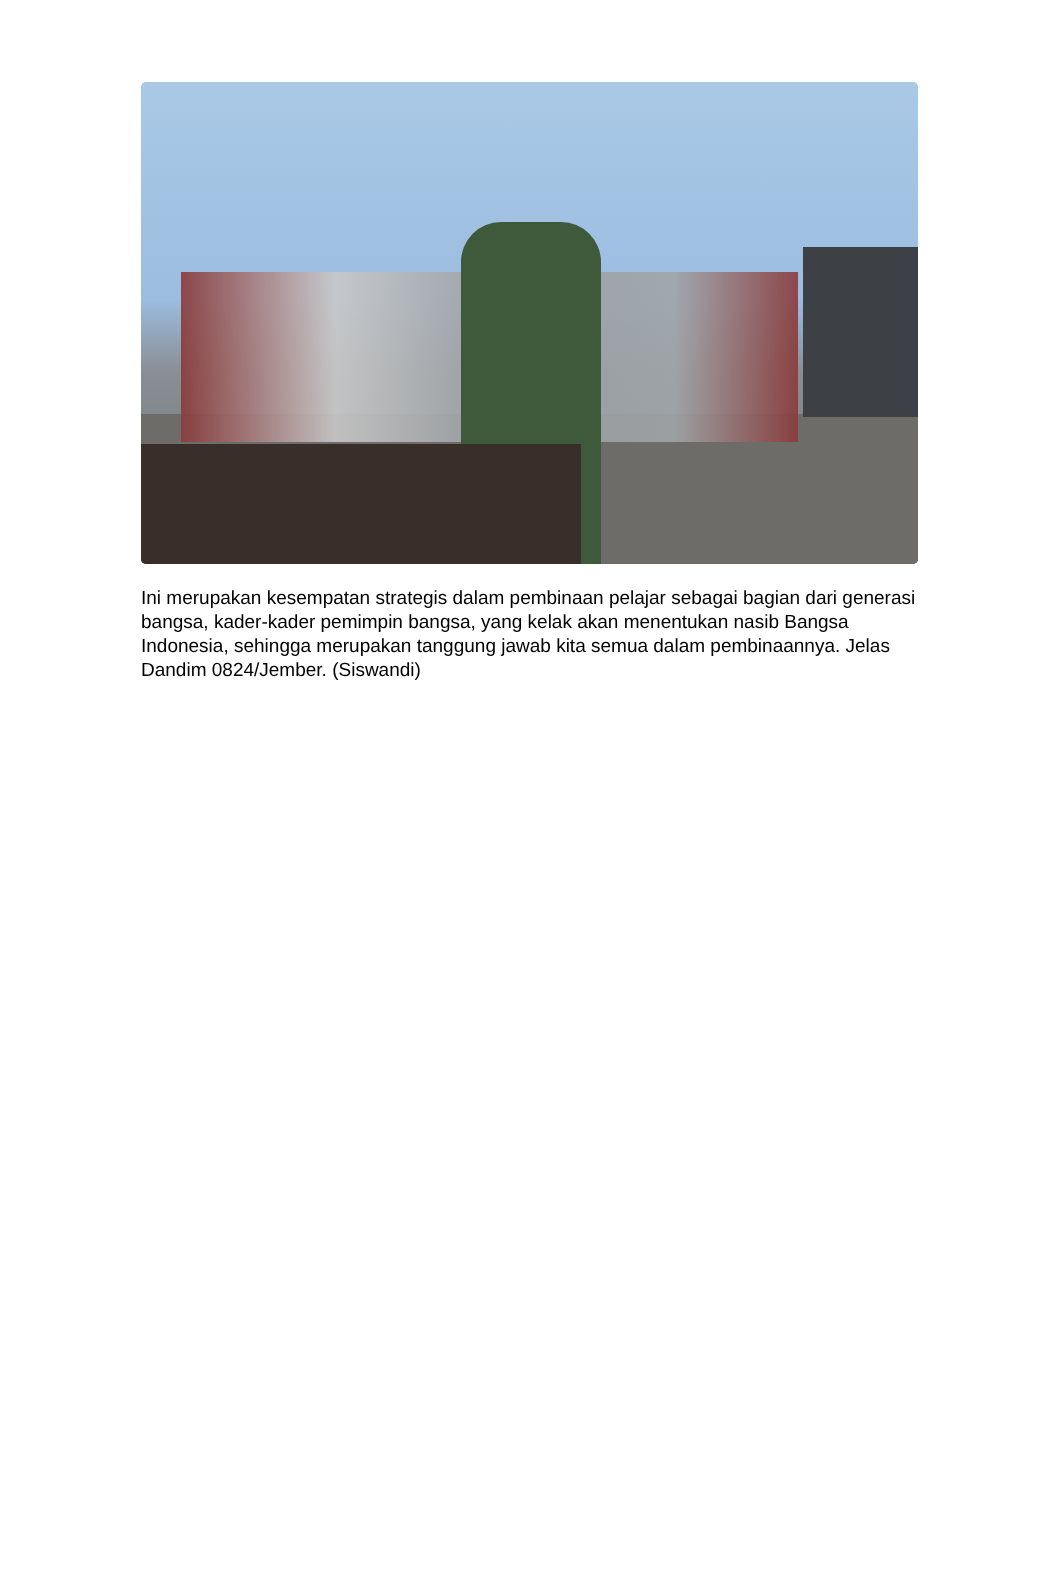Ini merupakan kesempatan strategis dalam pembinaan pelajar sebagai bagian dari generasi bangsa, kader-kader pemimpin bangsa, yang kelak akan menentukan nasib Bangsa Indonesia, sehingga merupakan tanggung jawab kita semua dalam pembinaannya. Jelas Dandim 0824/Jember. (Siswandi)